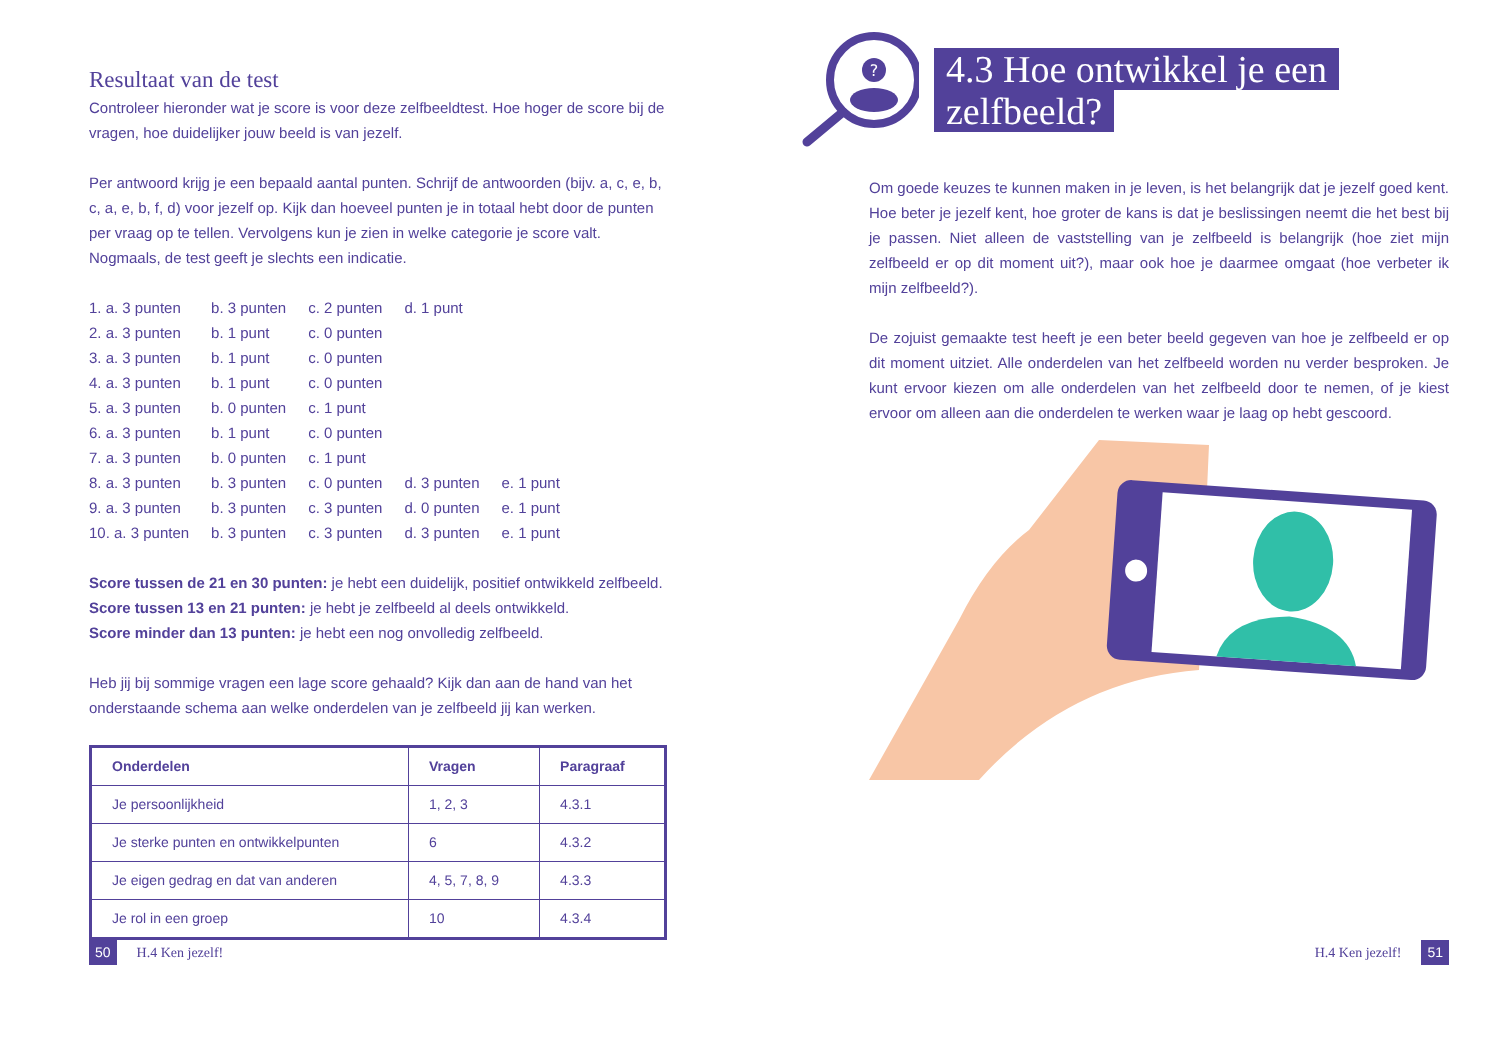Resultaat van de test
Controleer hieronder wat je score is voor deze zelfbeeldtest. Hoe hoger de score bij de vragen, hoe duidelijker jouw beeld is van jezelf.
Per antwoord krijg je een bepaald aantal punten. Schrijf de antwoorden (bijv. a, c, e, b, c, a, e, b, f, d) voor jezelf op. Kijk dan hoeveel punten je in totaal hebt door de punten per vraag op te tellen. Vervolgens kun je zien in welke categorie je score valt. Nogmaals, de test geeft je slechts een indicatie.
| 1. a. 3 punten | b. 3 punten | c. 2 punten | d. 1 punt | |
| 2. a. 3 punten | b. 1 punt | c. 0 punten | | |
| 3. a. 3 punten | b. 1 punt | c. 0 punten | | |
| 4. a. 3 punten | b. 1 punt | c. 0 punten | | |
| 5. a. 3 punten | b. 0 punten | c. 1 punt | | |
| 6. a. 3 punten | b. 1 punt | c. 0 punten | | |
| 7. a. 3 punten | b. 0 punten | c. 1 punt | | |
| 8. a. 3 punten | b. 3 punten | c. 0 punten | d. 3 punten | e. 1 punt |
| 9. a. 3 punten | b. 3 punten | c. 3 punten | d. 0 punten | e. 1 punt |
| 10. a. 3 punten | b. 3 punten | c. 3 punten | d. 3 punten | e. 1 punt |
Score tussen de 21 en 30 punten: je hebt een duidelijk, positief ontwikkeld zelfbeeld.
Score tussen 13 en 21 punten: je hebt je zelfbeeld al deels ontwikkeld.
Score minder dan 13 punten: je hebt een nog onvolledig zelfbeeld.
Heb jij bij sommige vragen een lage score gehaald? Kijk dan aan de hand van het onderstaande schema aan welke onderdelen van je zelfbeeld jij kan werken.
| Onderdelen | Vragen | Paragraaf |
| --- | --- | --- |
| Je persoonlijkheid | 1, 2, 3 | 4.3.1 |
| Je sterke punten en ontwikkelpunten | 6 | 4.3.2 |
| Je eigen gedrag en dat van anderen | 4, 5, 7, 8, 9 | 4.3.3 |
| Je rol in een groep | 10 | 4.3.4 |
50 H.4 Ken jezelf!
?
4.3 Hoe ontwikkel je een
zelfbeeld?
Om goede keuzes te kunnen maken in je leven, is het belangrijk dat je jezelf goed kent. Hoe beter je jezelf kent, hoe groter de kans is dat je beslissingen neemt die het best bij je passen. Niet alleen de vaststelling van je zelfbeeld is belangrijk (hoe ziet mijn zelfbeeld er op dit moment uit?), maar ook hoe je daarmee omgaat (hoe verbeter ik mijn zelfbeeld?).
De zojuist gemaakte test heeft je een beter beeld gegeven van hoe je zelfbeeld er op dit moment uitziet. Alle onderdelen van het zelfbeeld worden nu verder besproken. Je kunt ervoor kiezen om alle onderdelen van het zelfbeeld door te nemen, of je kiest ervoor om alleen aan die onderdelen te werken waar je laag op hebt gescoord.
H.4 Ken jezelf! 51